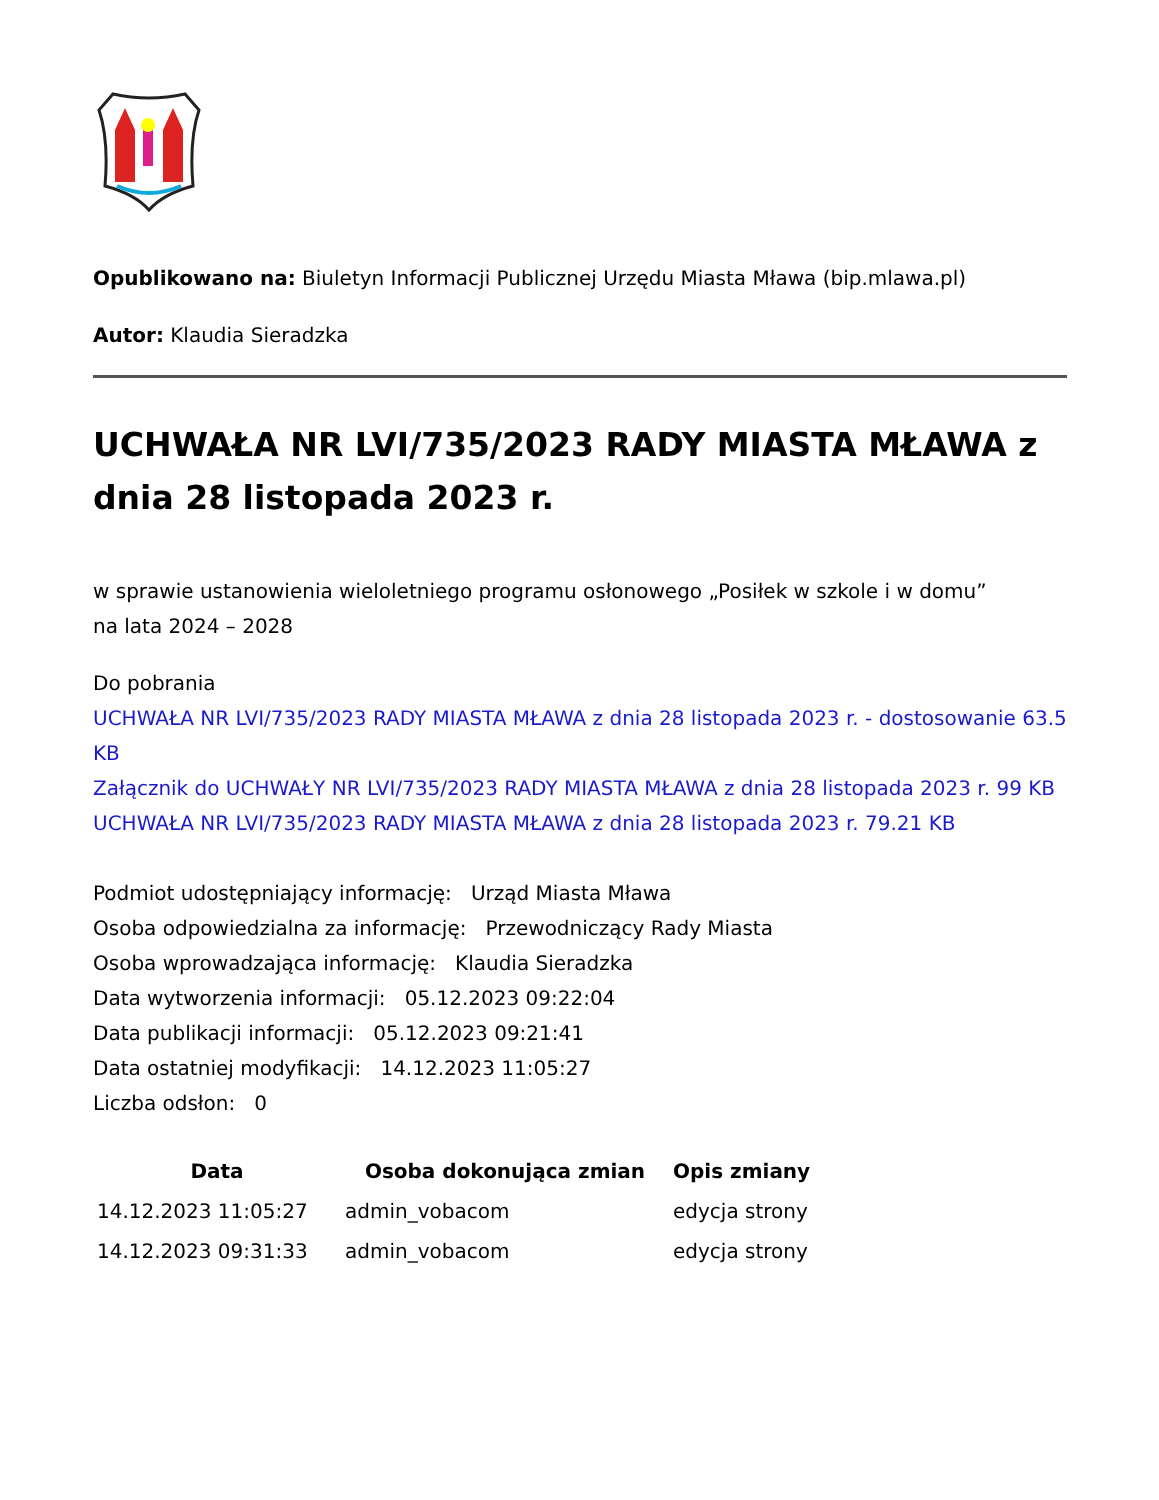Opublikowano na: Biuletyn Informacji Publicznej Urzędu Miasta Mława (bip.mlawa.pl)
Autor: Klaudia Sieradzka
UCHWAŁA NR LVI/735/2023 RADY MIASTA MŁAWA z dnia 28 listopada 2023 r.
w sprawie ustanowienia wieloletniego programu osłonowego „Posiłek w szkole i w domu”
na lata 2024 – 2028
Do pobrania
UCHWAŁA NR LVI/735/2023 RADY MIASTA MŁAWA z dnia 28 listopada 2023 r. - dostosowanie 63.5 KB
Załącznik do UCHWAŁY NR LVI/735/2023 RADY MIASTA MŁAWA z dnia 28 listopada 2023 r. 99 KB
UCHWAŁA NR LVI/735/2023 RADY MIASTA MŁAWA z dnia 28 listopada 2023 r. 79.21 KB
Podmiot udostępniający informację: Urząd Miasta Mława
Osoba odpowiedzialna za informację: Przewodniczący Rady Miasta
Osoba wprowadzająca informację: Klaudia Sieradzka
Data wytworzenia informacji: 05.12.2023 09:22:04
Data publikacji informacji: 05.12.2023 09:21:41
Data ostatniej modyfikacji: 14.12.2023 11:05:27
Liczba odsłon: 0
| Data | Osoba dokonująca zmian | Opis zmiany |
| --- | --- | --- |
| 14.12.2023 11:05:27 | admin_vobacom | edycja strony |
| 14.12.2023 09:31:33 | admin_vobacom | edycja strony |